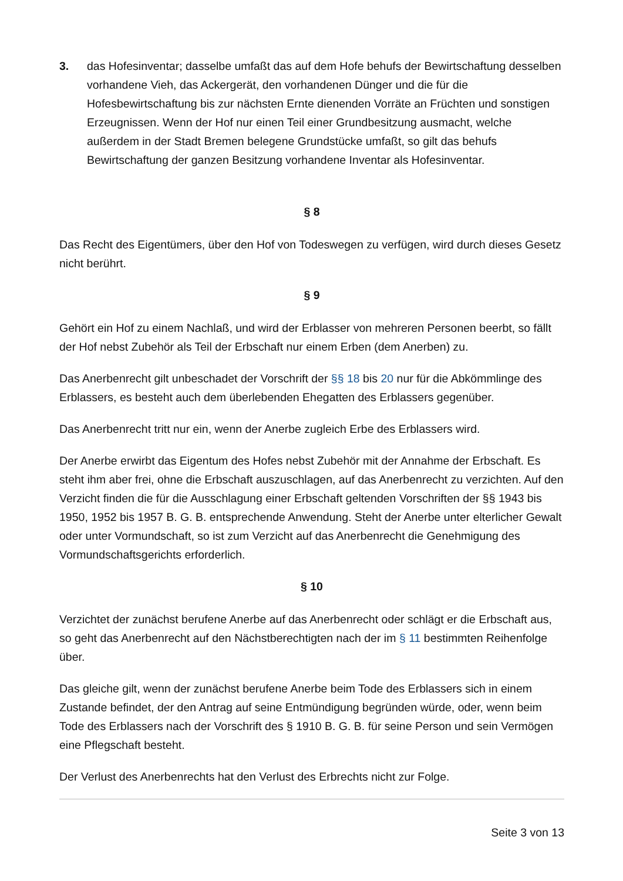3. das Hofesinventar; dasselbe umfaßt das auf dem Hofe behufs der Bewirtschaftung desselben vorhandene Vieh, das Ackergerät, den vorhandenen Dünger und die für die Hofesbewirtschaftung bis zur nächsten Ernte dienenden Vorräte an Früchten und sonstigen Erzeugnissen. Wenn der Hof nur einen Teil einer Grundbesitzung ausmacht, welche außerdem in der Stadt Bremen belegene Grundstücke umfaßt, so gilt das behufs Bewirtschaftung der ganzen Besitzung vorhandene Inventar als Hofesinventar.
§ 8
Das Recht des Eigentümers, über den Hof von Todeswegen zu verfügen, wird durch dieses Gesetz nicht berührt.
§ 9
Gehört ein Hof zu einem Nachlaß, und wird der Erblasser von mehreren Personen beerbt, so fällt der Hof nebst Zubehör als Teil der Erbschaft nur einem Erben (dem Anerben) zu.
Das Anerbenrecht gilt unbeschadet der Vorschrift der §§ 18 bis 20 nur für die Abkömmlinge des Erblassers, es besteht auch dem überlebenden Ehegatten des Erblassers gegenüber.
Das Anerbenrecht tritt nur ein, wenn der Anerbe zugleich Erbe des Erblassers wird.
Der Anerbe erwirbt das Eigentum des Hofes nebst Zubehör mit der Annahme der Erbschaft. Es steht ihm aber frei, ohne die Erbschaft auszuschlagen, auf das Anerbenrecht zu verzichten. Auf den Verzicht finden die für die Ausschlagung einer Erbschaft geltenden Vorschriften der §§ 1943 bis 1950, 1952 bis 1957 B. G. B. entsprechende Anwendung. Steht der Anerbe unter elterlicher Gewalt oder unter Vormundschaft, so ist zum Verzicht auf das Anerbenrecht die Genehmigung des Vormundschaftsgerichts erforderlich.
§ 10
Verzichtet der zunächst berufene Anerbe auf das Anerbenrecht oder schlägt er die Erbschaft aus, so geht das Anerbenrecht auf den Nächstberechtigten nach der im § 11 bestimmten Reihenfolge über.
Das gleiche gilt, wenn der zunächst berufene Anerbe beim Tode des Erblassers sich in einem Zustande befindet, der den Antrag auf seine Entmündigung begründen würde, oder, wenn beim Tode des Erblassers nach der Vorschrift des § 1910 B. G. B. für seine Person und sein Vermögen eine Pflegschaft besteht.
Der Verlust des Anerbenrechts hat den Verlust des Erbrechts nicht zur Folge.
Seite 3 von 13